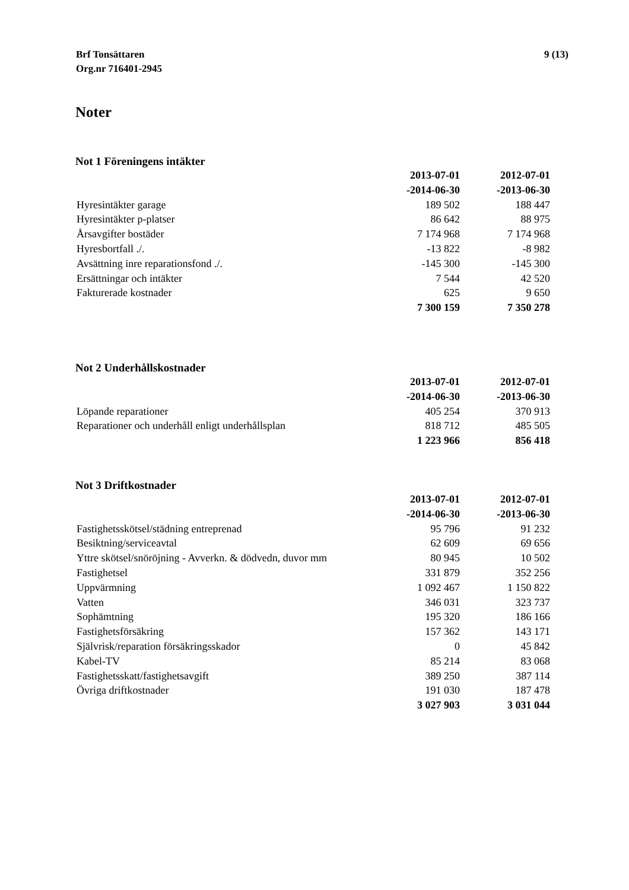Brf Tonsättaren
Org.nr 716401-2945
9 (13)
Noter
Not 1 Föreningens intäkter
| | 2013-07-01 | 2012-07-01 |
| | -2014-06-30 | -2013-06-30 |
| Hyresintäkter garage | 189 502 | 188 447 |
| Hyresintäkter p-platser | 86 642 | 88 975 |
| Årsavgifter bostäder | 7 174 968 | 7 174 968 |
| Hyresbortfall ./. | -13 822 | -8 982 |
| Avsättning inre reparationsfond ./. | -145 300 | -145 300 |
| Ersättningar och intäkter | 7 544 | 42 520 |
| Fakturerade kostnader | 625 | 9 650 |
| | 7 300 159 | 7 350 278 |
Not 2 Underhållskostnader
| | 2013-07-01 | 2012-07-01 |
| | -2014-06-30 | -2013-06-30 |
| Löpande reparationer | 405 254 | 370 913 |
| Reparationer och underhåll enligt underhållsplan | 818 712 | 485 505 |
| | 1 223 966 | 856 418 |
Not 3 Driftkostnader
| | 2013-07-01 | 2012-07-01 |
| | -2014-06-30 | -2013-06-30 |
| Fastighetsskötsel/städning entreprenad | 95 796 | 91 232 |
| Besiktning/serviceavtal | 62 609 | 69 656 |
| Yttre skötsel/snöröjning - Avverkn. & dödvedn, duvor mm | 80 945 | 10 502 |
| Fastighetsel | 331 879 | 352 256 |
| Uppvärmning | 1 092 467 | 1 150 822 |
| Vatten | 346 031 | 323 737 |
| Sophämtning | 195 320 | 186 166 |
| Fastighetsförsäkring | 157 362 | 143 171 |
| Självrisk/reparation försäkringsskador | 0 | 45 842 |
| Kabel-TV | 85 214 | 83 068 |
| Fastighetsskatt/fastighetsavgift | 389 250 | 387 114 |
| Övriga driftkostnader | 191 030 | 187 478 |
| | 3 027 903 | 3 031 044 |